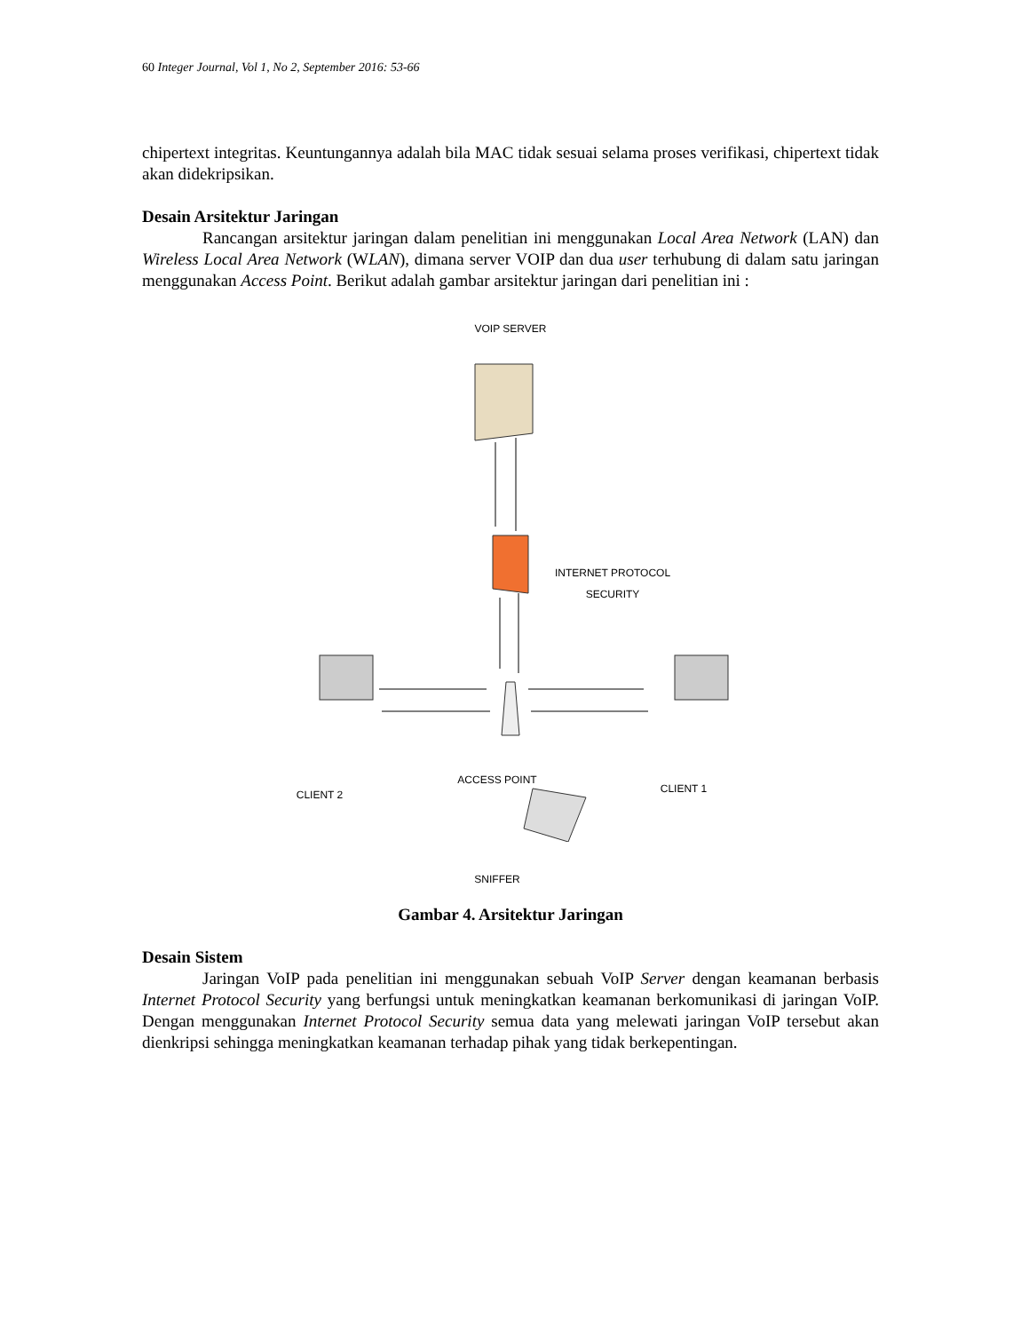60 Integer Journal, Vol 1, No 2, September 2016: 53-66
chipertext integritas. Keuntungannya adalah bila MAC tidak sesuai selama proses verifikasi, chipertext tidak akan didekripsikan.
Desain Arsitektur Jaringan
Rancangan arsitektur jaringan dalam penelitian ini menggunakan Local Area Network (LAN) dan Wireless Local Area Network (WLAN), dimana server VOIP dan dua user terhubung di dalam satu jaringan menggunakan Access Point. Berikut adalah gambar arsitektur jaringan dari penelitian ini :
VOIP SERVER
INTERNET PROTOCOL
SECURITY
ACCESS POINT
CLIENT 2 CLIENT 1
SNIFFER
Gambar 4. Arsitektur Jaringan
Desain Sistem
Jaringan VoIP pada penelitian ini menggunakan sebuah VoIP Server dengan keamanan berbasis Internet Protocol Security yang berfungsi untuk meningkatkan keamanan berkomunikasi di jaringan VoIP. Dengan menggunakan Internet Protocol Security semua data yang melewati jaringan VoIP tersebut akan dienkripsi sehingga meningkatkan keamanan terhadap pihak yang tidak berkepentingan.